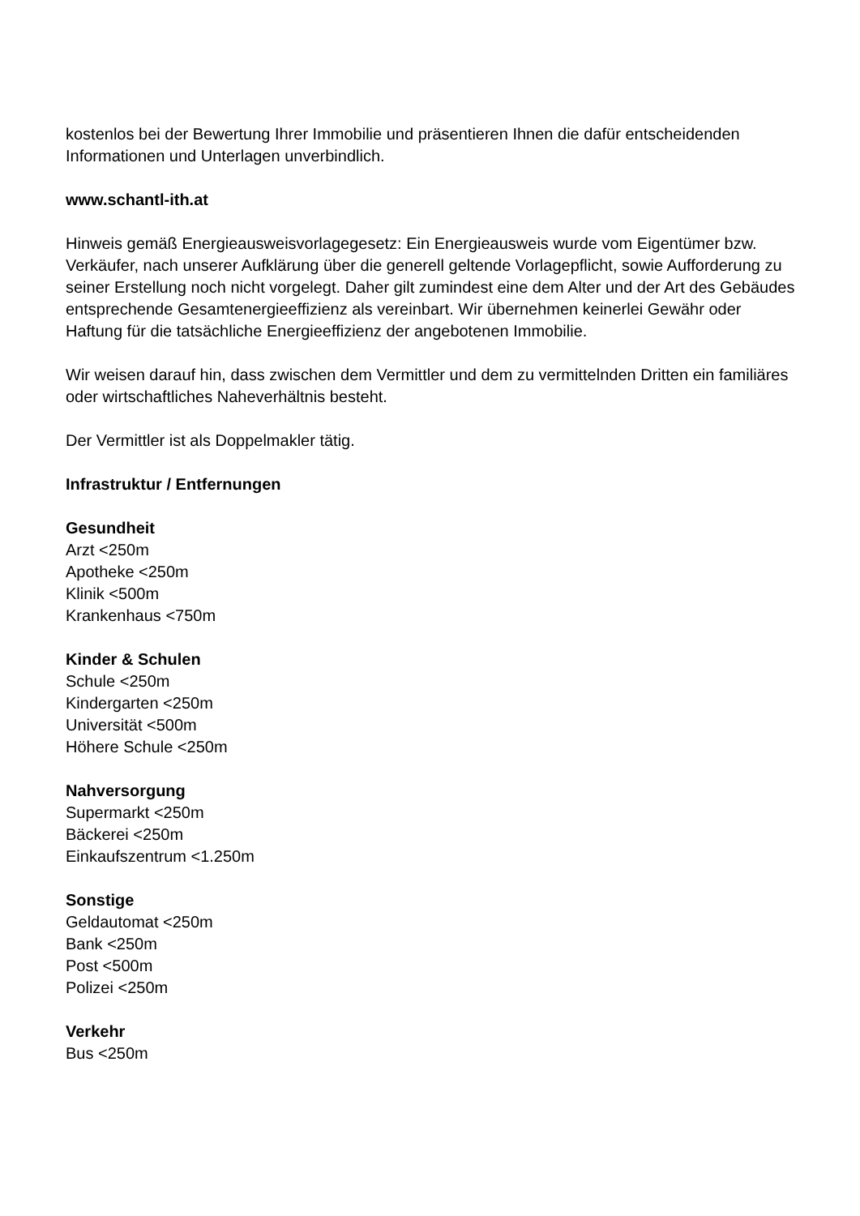kostenlos bei der Bewertung Ihrer Immobilie und präsentieren Ihnen die dafür entscheidenden Informationen und Unterlagen unverbindlich.
www.schantl-ith.at
Hinweis gemäß Energieausweisvorlagegesetz: Ein Energieausweis wurde vom Eigentümer bzw. Verkäufer, nach unserer Aufklärung über die generell geltende Vorlagepflicht, sowie Aufforderung zu seiner Erstellung noch nicht vorgelegt. Daher gilt zumindest eine dem Alter und der Art des Gebäudes entsprechende Gesamtenergieeffizienz als vereinbart. Wir übernehmen keinerlei Gewähr oder Haftung für die tatsächliche Energieeffizienz der angebotenen Immobilie.
Wir weisen darauf hin, dass zwischen dem Vermittler und dem zu vermittelnden Dritten ein familiäres oder wirtschaftliches Naheverhältnis besteht.
Der Vermittler ist als Doppelmakler tätig.
Infrastruktur / Entfernungen
Gesundheit
Arzt <250m
Apotheke <250m
Klinik <500m
Krankenhaus <750m
Kinder & Schulen
Schule <250m
Kindergarten <250m
Universität <500m
Höhere Schule <250m
Nahversorgung
Supermarkt <250m
Bäckerei <250m
Einkaufszentrum <1.250m
Sonstige
Geldautomat <250m
Bank <250m
Post <500m
Polizei <250m
Verkehr
Bus <250m